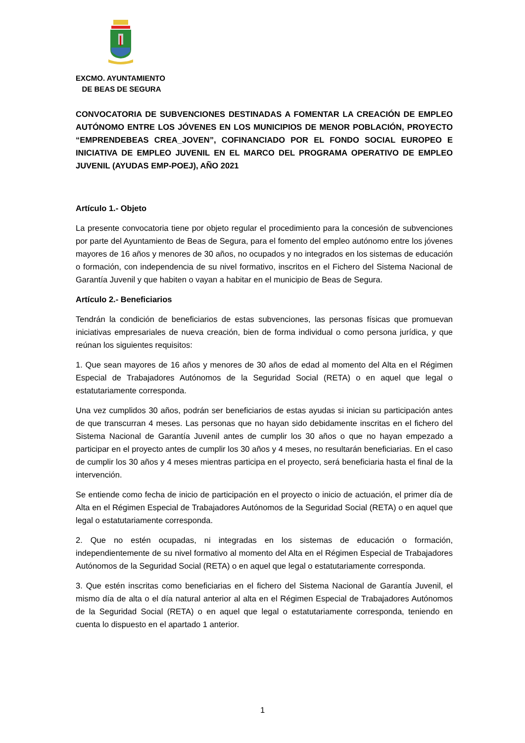EXCMO. AYUNTAMIENTO
DE BEAS DE SEGURA
CONVOCATORIA DE SUBVENCIONES DESTINADAS A FOMENTAR LA CREACIÓN DE EMPLEO AUTÓNOMO ENTRE LOS JÓVENES EN LOS MUNICIPIOS DE MENOR POBLACIÓN, PROYECTO “EMPRENDEBEAS CREA_JOVEN”, COFINANCIADO POR EL FONDO SOCIAL EUROPEO E INICIATIVA DE EMPLEO JUVENIL EN EL MARCO DEL PROGRAMA OPERATIVO DE EMPLEO JUVENIL (AYUDAS EMP-POEJ), AÑO 2021
Artículo 1.- Objeto
La presente convocatoria tiene por objeto regular el procedimiento para la concesión de subvenciones por parte del Ayuntamiento de Beas de Segura, para el fomento del empleo autónomo entre los jóvenes mayores de 16 años y menores de 30 años, no ocupados y no integrados en los sistemas de educación o formación, con independencia de su nivel formativo, inscritos en el Fichero del Sistema Nacional de Garantía Juvenil y que habiten o vayan a habitar en el municipio de Beas de Segura.
Artículo 2.- Beneficiarios
Tendrán la condición de beneficiarios de estas subvenciones, las personas físicas que promuevan iniciativas empresariales de nueva creación, bien de forma individual o como persona jurídica, y que reúnan los siguientes requisitos:
1. Que sean mayores de 16 años y menores de 30 años de edad al momento del Alta en el Régimen Especial de Trabajadores Autónomos de la Seguridad Social (RETA) o en aquel que legal o estatutariamente corresponda.
Una vez cumplidos 30 años, podrán ser beneficiarios de estas ayudas si inician su participación antes de que transcurran 4 meses. Las personas que no hayan sido debidamente inscritas en el fichero del Sistema Nacional de Garantía Juvenil antes de cumplir los 30 años o que no hayan empezado a participar en el proyecto antes de cumplir los 30 años y 4 meses, no resultarán beneficiarias. En el caso de cumplir los 30 años y 4 meses mientras participa en el proyecto, será beneficiaria hasta el final de la intervención.
Se entiende como fecha de inicio de participación en el proyecto o inicio de actuación, el primer día de Alta en el Régimen Especial de Trabajadores Autónomos de la Seguridad Social (RETA) o en aquel que legal o estatutariamente corresponda.
2. Que no estén ocupadas, ni integradas en los sistemas de educación o formación, independientemente de su nivel formativo al momento del Alta en el Régimen Especial de Trabajadores Autónomos de la Seguridad Social (RETA) o en aquel que legal o estatutariamente corresponda.
3. Que estén inscritas como beneficiarias en el fichero del Sistema Nacional de Garantía Juvenil, el mismo día de alta o el día natural anterior al alta en el Régimen Especial de Trabajadores Autónomos de la Seguridad Social (RETA) o en aquel que legal o estatutariamente corresponda, teniendo en cuenta lo dispuesto en el apartado 1 anterior.
1